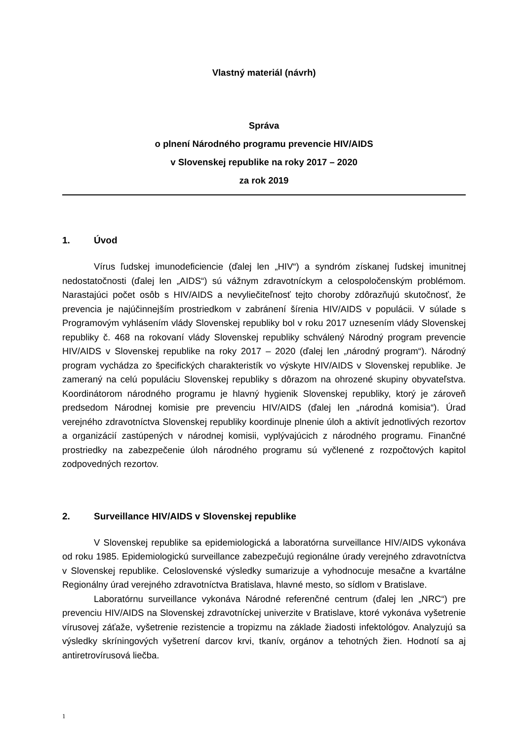Vlastný materiál (návrh)
Správa
o plnení Národného programu prevencie HIV/AIDS
v Slovenskej republike na roky 2017 – 2020
za rok 2019
1. Úvod
Vírus ľudskej imunodeficiencie (ďalej len „HIV“) a syndróm získanej ľudskej imunitnej nedostatočnosti (ďalej len „AIDS“) sú vážnym zdravotníckym a celospoločenským problémom. Narastajúci počet osôb s HIV/AIDS a nevyliečiteľnosť tejto choroby zdôrazňujú skutočnosť, že prevencia je najúčinnejším prostriedkom v zabránení šírenia HIV/AIDS v populácii. V súlade s Programovým vyhlásením vlády Slovenskej republiky bol v roku 2017 uznesením vlády Slovenskej republiky č. 468 na rokovaní vlády Slovenskej republiky schválený Národný program prevencie HIV/AIDS v Slovenskej republike na roky 2017 – 2020 (ďalej len „národný program“). Národný program vychádza zo špecifických charakteristík vo výskyte HIV/AIDS v Slovenskej republike. Je zameraný na celú populáciu Slovenskej republiky s dôrazom na ohrozené skupiny obyvateľstva. Koordinátorom národného programu je hlavný hygienik Slovenskej republiky, ktorý je zároveň predsedom Národnej komisie pre prevenciu HIV/AIDS (ďalej len „národná komisia“). Úrad verejného zdravotníctva Slovenskej republiky koordinuje plnenie úloh a aktivít jednotlivých rezortov a organizácií zastúpených v národnej komisii, vyplývajúcich z národného programu. Finančné prostriedky na zabezpečenie úloh národného programu sú vyčlenené z rozpočtových kapitol zodpovedných rezortov.
2. Surveillance HIV/AIDS v Slovenskej republike
V Slovenskej republike sa epidemiologická a laboratórna surveillance HIV/AIDS vykonáva od roku 1985. Epidemiologickú surveillance zabezpečujú regionálne úrady verejného zdravotníctva v Slovenskej republike. Celoslovenské výsledky sumarizuje a vyhodnocuje mesačne a kvartálne Regionálny úrad verejného zdravotníctva Bratislava, hlavné mesto, so sídlom v Bratislave.
Laboratórnu surveillance vykonáva Národné referenčné centrum (ďalej len „NRC“) pre prevenciu HIV/AIDS na Slovenskej zdravotníckej univerzite v Bratislave, ktoré vykonáva vyšetrenie vírusovej záťaže, vyšetrenie rezistencie a tropizmu na základe žiadosti infektológov. Analyzujú sa výsledky skríningových vyšetrení darcov krvi, tkanív, orgánov a tehotných žien. Hodnotí sa aj antiretrovírusová liečba.
1